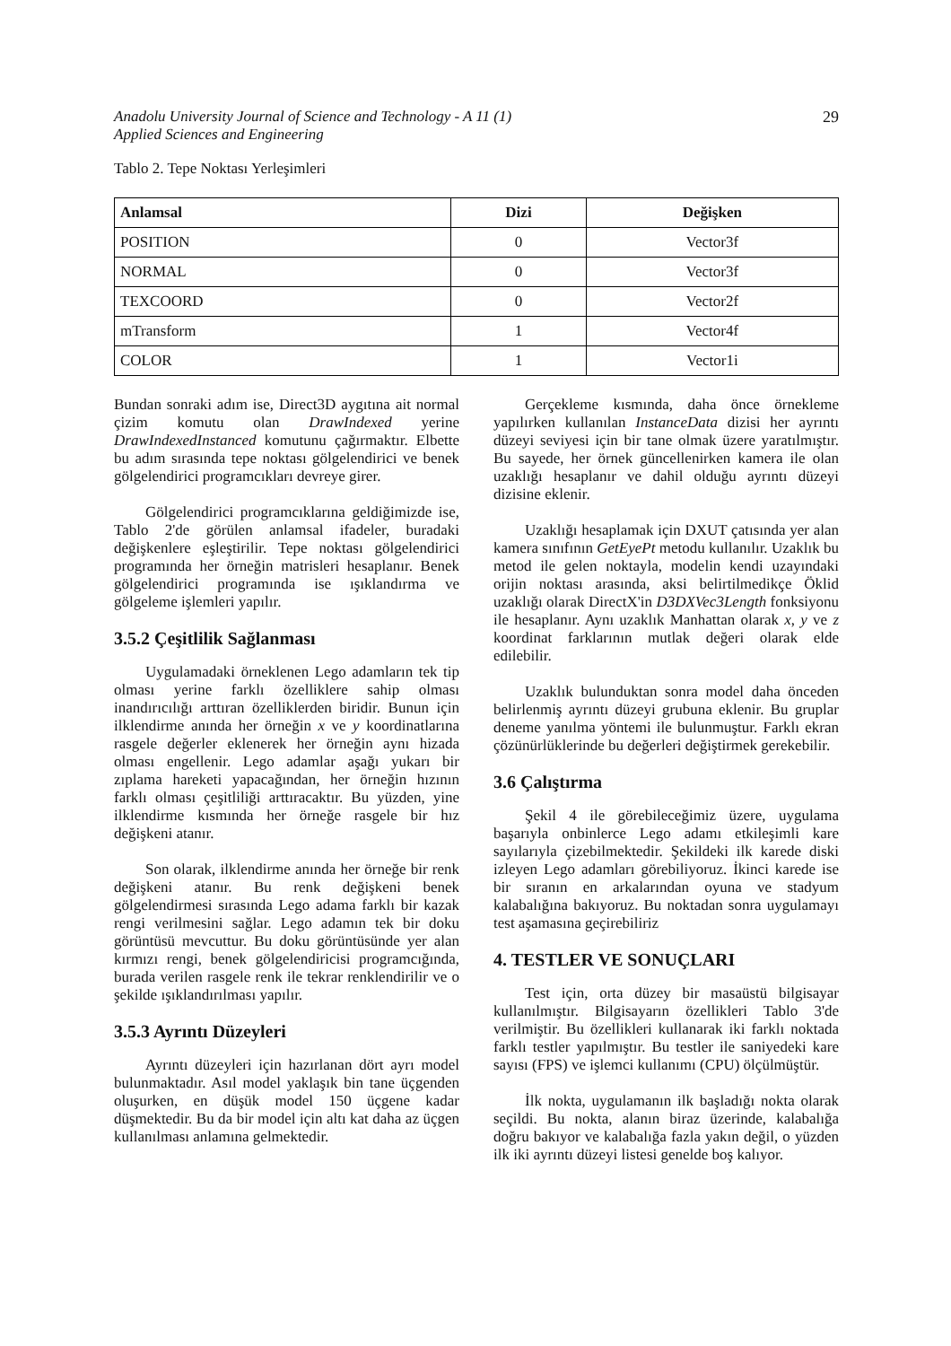Anadolu University Journal of Science and Technology - A 11 (1)
Applied Sciences and Engineering
29
Tablo 2. Tepe Noktası Yerleşimleri
| Anlamsal | Dizi | Değişken |
| --- | --- | --- |
| POSITION | 0 | Vector3f |
| NORMAL | 0 | Vector3f |
| TEXCOORD | 0 | Vector2f |
| mTransform | 1 | Vector4f |
| COLOR | 1 | Vector1i |
Bundan sonraki adım ise, Direct3D aygıtına ait normal çizim komutu olan DrawIndexed yerine DrawIndexedInstanced komutunu çağırmaktır. Elbette bu adım sırasında tepe noktası gölgelendirici ve benek gölgelendirici programcıkları devreye girer.
Gölgelendirici programcıklarına geldiğimizde ise, Tablo 2'de görülen anlamsal ifadeler, buradaki değişkenlere eşleştirilir. Tepe noktası gölgelendirici programında her örneğin matrisleri hesaplanır. Benek gölgelendirici programında ise ışıklandırma ve gölgeleme işlemleri yapılır.
3.5.2 Çeşitlilik Sağlanması
Uygulamadaki örneklenen Lego adamların tek tip olması yerine farklı özelliklere sahip olması inandırıcılığı arttıran özelliklerden biridir. Bunun için ilklendirme anında her örneğin x ve y koordinatlarına rasgele değerler eklenerek her örneğin aynı hizada olması engellenir. Lego adamlar aşağı yukarı bir zıplama hareketi yapacağından, her örneğin hızının farklı olması çeşitliliği arttıracaktır. Bu yüzden, yine ilklendirme kısmında her örneğe rasgele bir hız değişkeni atanır.
Son olarak, ilklendirme anında her örneğe bir renk değişkeni atanır. Bu renk değişkeni benek gölgelendirmesi sırasında Lego adama farklı bir kazak rengi verilmesini sağlar. Lego adamın tek bir doku görüntüsü mevcuttur. Bu doku görüntüsünde yer alan kırmızı rengi, benek gölgelendiricisi programcığında, burada verilen rasgele renk ile tekrar renklendirilir ve o şekilde ışıklandırılması yapılır.
3.5.3 Ayrıntı Düzeyleri
Ayrıntı düzeyleri için hazırlanan dört ayrı model bulunmaktadır. Asıl model yaklaşık bin tane üçgenden oluşurken, en düşük model 150 üçgene kadar düşmektedir. Bu da bir model için altı kat daha az üçgen kullanılması anlamına gelmektedir.
Gerçekleme kısmında, daha önce örnekleme yapılırken kullanılan InstanceData dizisi her ayrıntı düzeyi seviyesi için bir tane olmak üzere yaratılmıştır. Bu sayede, her örnek güncellenirken kamera ile olan uzaklığı hesaplanır ve dahil olduğu ayrıntı düzeyi dizisine eklenir.
Uzaklığı hesaplamak için DXUT çatısında yer alan kamera sınıfının GetEyePt metodu kullanılır. Uzaklık bu metod ile gelen noktayla, modelin kendi uzayındaki orijin noktası arasında, aksi belirtilmedikçe Öklid uzaklığı olarak DirectX'in D3DXVec3Length fonksiyonu ile hesaplanır. Aynı uzaklık Manhattan olarak x, y ve z koordinat farklarının mutlak değeri olarak elde edilebilir.
Uzaklık bulunduktan sonra model daha önceden belirlenmiş ayrıntı düzeyi grubuna eklenir. Bu gruplar deneme yanılma yöntemi ile bulunmuştur. Farklı ekran çözünürlüklerinde bu değerleri değiştirmek gerekebilir.
3.6 Çalıştırma
Şekil 4 ile görebileceğimiz üzere, uygulama başarıyla onbinlerce Lego adamı etkileşimli kare sayılarıyla çizebilmektedir. Şekildeki ilk karede diski izleyen Lego adamları görebiliyoruz. İkinci karede ise bir sıranın en arkalarından oyuna ve stadyum kalabalığına bakıyoruz. Bu noktadan sonra uygulamayı test aşamasına geçirebiliriz
4. TESTLER VE SONUÇLARI
Test için, orta düzey bir masaüstü bilgisayar kullanılmıştır. Bilgisayarın özellikleri Tablo 3'de verilmiştir. Bu özellikleri kullanarak iki farklı noktada farklı testler yapılmıştır. Bu testler ile saniyedeki kare sayısı (FPS) ve işlemci kullanımı (CPU) ölçülmüştür.
İlk nokta, uygulamanın ilk başladığı nokta olarak seçildi. Bu nokta, alanın biraz üzerinde, kalabalığa doğru bakıyor ve kalabalığa fazla yakın değil, o yüzden ilk iki ayrıntı düzeyi listesi genelde boş kalıyor.